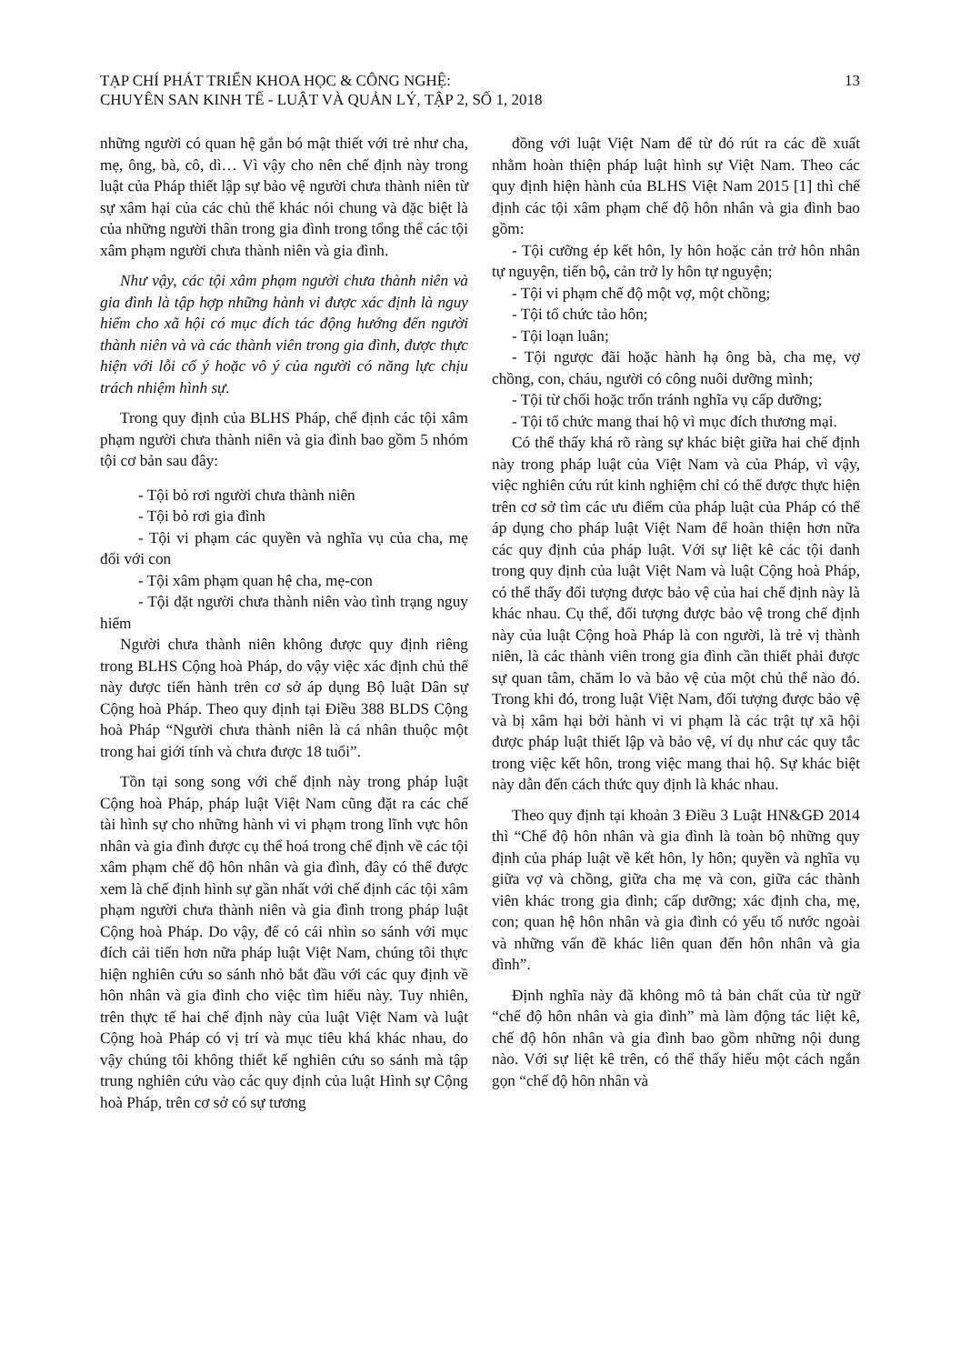TẠP CHÍ PHÁT TRIỂN KHOA HỌC & CÔNG NGHỆ:
CHUYÊN SAN KINH TẾ - LUẬT VÀ QUẢN LÝ, TẬP 2, SỐ 1, 2018
13
những người có quan hệ gắn bó mật thiết với trẻ như cha, mẹ, ông, bà, cô, dì… Vì vậy cho nên chế định này trong luật của Pháp thiết lập sự bảo vệ người chưa thành niên từ sự xâm hại của các chủ thể khác nói chung và đặc biệt là của những người thân trong gia đình trong tổng thể các tội xâm phạm người chưa thành niên và gia đình.
Như vậy, các tội xâm phạm người chưa thành niên và gia đình là tập hợp những hành vi được xác định là nguy hiểm cho xã hội có mục đích tác động hướng đến người thành niên và và các thành viên trong gia đình, được thực hiện với lỗi cố ý hoặc vô ý của người có năng lực chịu trách nhiệm hình sự.
Trong quy định của BLHS Pháp, chế định các tội xâm phạm người chưa thành niên và gia đình bao gồm 5 nhóm tội cơ bản sau đây:
- Tội bỏ rơi người chưa thành niên
- Tội bỏ rơi gia đình
- Tội vi phạm các quyền và nghĩa vụ của cha, mẹ đối với con
- Tội xâm phạm quan hệ cha, mẹ-con
- Tội đặt người chưa thành niên vào tình trạng nguy hiểm
Người chưa thành niên không được quy định riêng trong BLHS Cộng hoà Pháp, do vậy việc xác định chủ thể này được tiến hành trên cơ sở áp dụng Bộ luật Dân sự Cộng hoà Pháp. Theo quy định tại Điều 388 BLDS Cộng hoà Pháp “Người chưa thành niên là cá nhân thuộc một trong hai giới tính và chưa được 18 tuổi”.
Tồn tại song song với chế định này trong pháp luật Cộng hoà Pháp, pháp luật Việt Nam cũng đặt ra các chế tài hình sự cho những hành vi vi phạm trong lĩnh vực hôn nhân và gia đình được cụ thể hoá trong chế định về các tội xâm phạm chế độ hôn nhân và gia đình, đây có thể được xem là chế định hình sự gần nhất với chế định các tội xâm phạm người chưa thành niên và gia đình trong pháp luật Cộng hoà Pháp. Do vậy, để có cái nhìn so sánh với mục đích cải tiến hơn nữa pháp luật Việt Nam, chúng tôi thực hiện nghiên cứu so sánh nhỏ bắt đầu với các quy định về hôn nhân và gia đình cho việc tìm hiểu này. Tuy nhiên, trên thực tế hai chế định này của luật Việt Nam và luật Cộng hoà Pháp có vị trí và mục tiêu khá khác nhau, do vậy chúng tôi không thiết kế nghiên cứu so sánh mà tập trung nghiên cứu vào các quy định của luật Hình sự Cộng hoà Pháp, trên cơ sở có sự tương
đồng với luật Việt Nam để từ đó rút ra các đề xuất nhằm hoàn thiện pháp luật hình sự Việt Nam. Theo các quy định hiện hành của BLHS Việt Nam 2015 [1] thì chế định các tội xâm phạm chế độ hôn nhân và gia đình bao gồm:
- Tội cưỡng ép kết hôn, ly hôn hoặc cản trở hôn nhân tự nguyện, tiến bộ, cản trở ly hôn tự nguyện;
- Tội vi phạm chế độ một vợ, một chồng;
- Tội tổ chức tảo hôn;
- Tội loạn luân;
- Tội ngược đãi hoặc hành hạ ông bà, cha mẹ, vợ chồng, con, cháu, người có công nuôi dưỡng mình;
- Tội từ chối hoặc trốn tránh nghĩa vụ cấp dưỡng;
- Tội tổ chức mang thai hộ vì mục đích thương mại.
Có thể thấy khá rõ ràng sự khác biệt giữa hai chế định này trong pháp luật của Việt Nam và của Pháp, vì vậy, việc nghiên cứu rút kinh nghiệm chỉ có thể được thực hiện trên cơ sở tìm các ưu điểm của pháp luật của Pháp có thể áp dụng cho pháp luật Việt Nam để hoàn thiện hơn nữa các quy định của pháp luật. Với sự liệt kê các tội danh trong quy định của luật Việt Nam và luật Cộng hoà Pháp, có thể thấy đối tượng được bảo vệ của hai chế định này là khác nhau. Cụ thể, đối tượng được bảo vệ trong chế định này của luật Cộng hoà Pháp là con người, là trẻ vị thành niên, là các thành viên trong gia đình cần thiết phải được sự quan tâm, chăm lo và bảo vệ của một chủ thể nào đó. Trong khi đó, trong luật Việt Nam, đối tượng được bảo vệ và bị xâm hại bởi hành vi vi phạm là các trật tự xã hội được pháp luật thiết lập và bảo vệ, ví dụ như các quy tắc trong việc kết hôn, trong việc mang thai hộ. Sự khác biệt này dẫn đến cách thức quy định là khác nhau.
Theo quy định tại khoản 3 Điều 3 Luật HN&GĐ 2014 thì “Chế độ hôn nhân và gia đình là toàn bộ những quy định của pháp luật về kết hôn, ly hôn; quyền và nghĩa vụ giữa vợ và chồng, giữa cha mẹ và con, giữa các thành viên khác trong gia đình; cấp dưỡng; xác định cha, mẹ, con; quan hệ hôn nhân và gia đình có yếu tố nước ngoài và những vấn đề khác liên quan đến hôn nhân và gia đình”.
Định nghĩa này đã không mô tả bản chất của từ ngữ “chế độ hôn nhân và gia đình” mà làm động tác liệt kê, chế độ hôn nhân và gia đình bao gồm những nội dung nào. Với sự liệt kê trên, có thể thấy hiểu một cách ngắn gọn “chế độ hôn nhân và